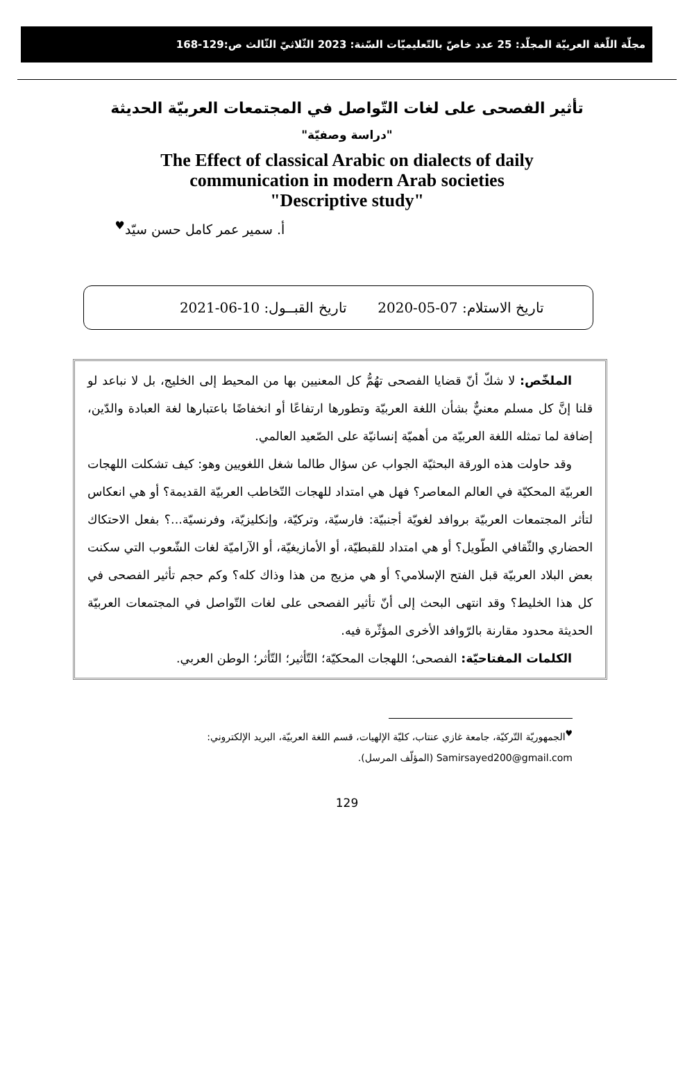مجلّة اللّغة العربيّة المجلّد: 25 عدد خاصّ بالتّعليميّات السّنة: 2023 الثّلاثيّ الثّالث ص:129-168
تأثير الفصحى على لغات التّواصل في المجتمعات العربيّة الحديثة
"دراسة وصفيّة"
The Effect of classical Arabic on dialects of daily
communication in modern Arab societies
"Descriptive study"
أ. سمير عمر كامل حسن سيّد<sup>♥</sup>
تاريخ الاستلام: 07-05-2020 تاريخ القبــول: 10-06-2021
الملخّص: لا شكّ أنّ قضايا الفصحى تهُمُّ كل المعنيين بها من المحيط إلى الخليج، بل لا نباعد لو قلنا إنَّ كل مسلم معنيٌّ بشأن اللغة العربيّة وتطورها ارتفاعًا أو انخفاضًا باعتبارها لغة العبادة والدّين، إضافة لما تمثله اللغة العربيّة من أهميّة إنسانيّة على الصّعيد العالمي.
وقد حاولت هذه الورقة البحثيّة الجواب عن سؤال طالما شغل اللغويين وهو: كيف تشكلت اللهجات العربيّة المحكيّة في العالم المعاصر؟ فهل هي امتداد للهجات التّخاطب العربيّة القديمة؟ أو هي انعكاس لتأثر المجتمعات العربيّة بروافد لغويّة أجنبيّة: فارسيّة، وتركيّة، وإنكليزيّة، وفرنسيّة...؟ بفعل الاحتكاك الحضاري والثّقافي الطّويل؟ أو هي امتداد للقبطيّة، أو الأمازيغيّة، أو الآراميّة لغات الشّعوب التي سكنت بعض البلاد العربيّة قبل الفتح الإسلامي؟ أو هي مزيج من هذا وذاك كله؟ وكم حجم تأثير الفصحى في كل هذا الخليط؟ وقد انتهى البحث إلى أنّ تأثير الفصحى على لغات التّواصل في المجتمعات العربيّة الحديثة محدود مقارنة بالرّوافد الأخرى المؤثّرة فيه.
الكلمات المفتاحيّة: الفصحى؛ اللهجات المحكيّة؛ التّأثير؛ التّأثر؛ الوطن العربي.
<sup>♥</sup>الجمهوريّة التّركيّة، جامعة غازي عنتاب، كليّة الإلهيات، قسم اللغة العربيّة، البريد الإلكتروني:
Samirsayed200@gmail.com (المؤلّف المرسل).
129